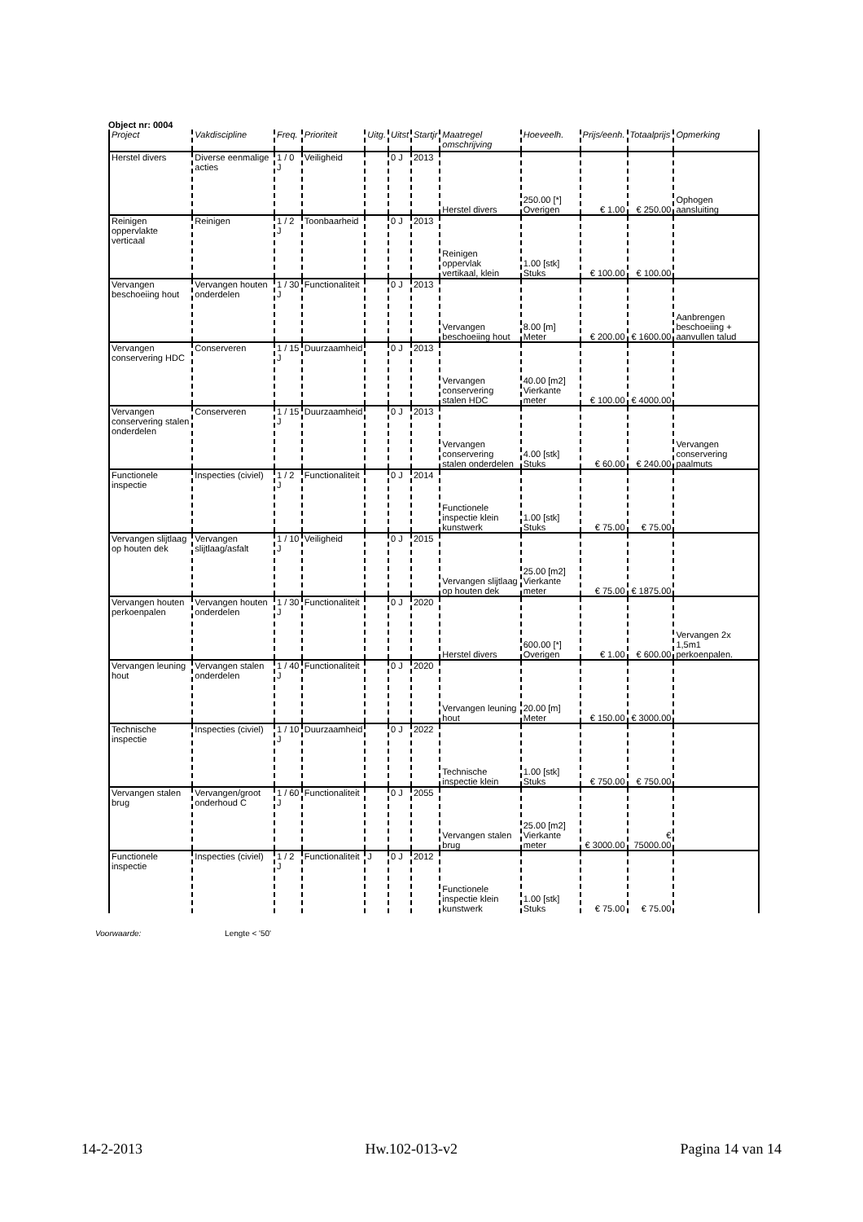Object nr: 0004
| Project | Vakdiscipline | Freq. | Prioriteit | Uitg. | Uitst | Startjr | Maatregel omschrijving | Hoeveelh. | Prijs/eenh. | Totaalprijs | Opmerking |
| --- | --- | --- | --- | --- | --- | --- | --- | --- | --- | --- | --- |
| Herstel divers | Diverse eenmalige acties | 1 / 0 J | Veiligheid | | 0 J | 2013 | Herstel divers | 250.00 [*] Overigen | € 1.00 | € 250.00 | Ophogen aansluiting |
| Reinigen oppervlakte verticaal | Reinigen | 1 / 2 J | Toonbaarheid | | 0 J | 2013 | Reinigen oppervlak vertikaal, klein | 1.00 [stk] Stuks | € 100.00 | € 100.00 | |
| Vervangen beschoeiing hout | Vervangen houten onderdelen | 1 / 30 J | Functionaliteit | | 0 J | 2013 | Vervangen beschoeiing hout | 8.00 [m] Meter | € 200.00 | € 1600.00 | Aanbrengen beschoeiing + aanvullen talud |
| Vervangen conservering HDC | Conserveren | 1 / 15 J | Duurzaamheid | | 0 J | 2013 | Vervangen conservering stalen HDC | 40.00 [m2] Vierkante meter | € 100.00 | € 4000.00 | |
| Vervangen conservering stalen onderdelen | Conserveren | 1 / 15 J | Duurzaamheid | | 0 J | 2013 | Vervangen conservering stalen onderdelen | 4.00 [stk] Stuks | € 60.00 | € 240.00 | Vervangen conservering paalmuts |
| Functionele inspectie | Inspecties (civiel) | 1 / 2 J | Functionaliteit | | 0 J | 2014 | Functionele inspectie klein kunstwerk | 1.00 [stk] Stuks | € 75.00 | € 75.00 | |
| Vervangen slijtlaag op houten dek | Vervangen slijtlaag/asfalt | 1 / 10 J | Veiligheid | | 0 J | 2015 | Vervangen slijtlaag op houten dek | 25.00 [m2] Vierkante meter | € 75.00 | € 1875.00 | |
| Vervangen houten perkoenpalen | Vervangen houten onderdelen | 1 / 30 J | Functionaliteit | | 0 J | 2020 | Herstel divers | 600.00 [*] Overigen | € 1.00 | € 600.00 | Vervangen 2x 1,5m1 perkoenpalen. |
| Vervangen leuning hout | Vervangen stalen onderdelen | 1 / 40 J | Functionaliteit | | 0 J | 2020 | Vervangen leuning hout | 20.00 [m] Meter | € 150.00 | € 3000.00 | |
| Technische inspectie | Inspecties (civiel) | 1 / 10 J | Duurzaamheid | | 0 J | 2022 | Technische inspectie klein | 1.00 [stk] Stuks | € 750.00 | € 750.00 | |
| Vervangen stalen brug | Vervangen/groot onderhoud C | 1 / 60 J | Functionaliteit | | 0 J | 2055 | Vervangen stalen brug | 25.00 [m2] Vierkante meter | € 3000.00 | € 75000.00 | |
| Functionele inspectie | Inspecties (civiel) | 1 / 2 J | Functionaliteit | J | 0 J | 2012 | Functionele inspectie klein kunstwerk | 1.00 [stk] Stuks | € 75.00 | € 75.00 | |
Voorwaarde: Lengte < '50'
14-2-2013 Hw.102-013-v2 Pagina 14 van 14